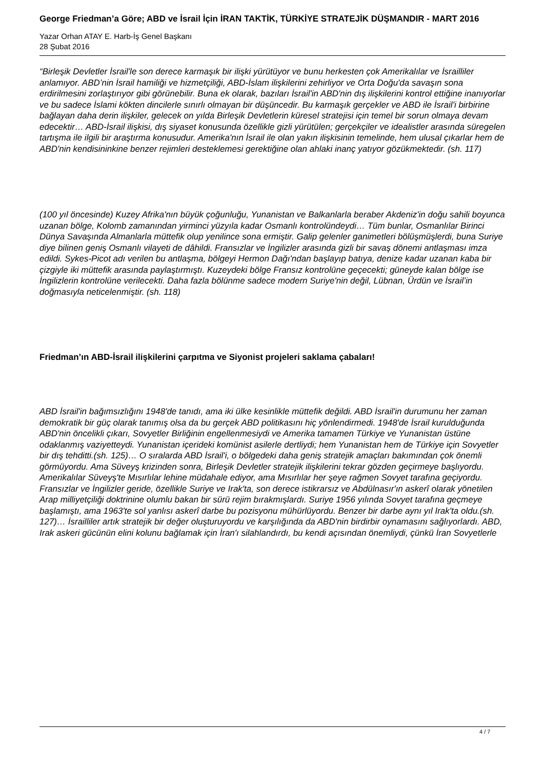George Friedman’a Göre; ABD ve İsrail İçin İRAN TAKTİK, TÜRKİYE STRATEJİK DÜŞMANDIR - MART 2016
Yazar Orhan ATAY E. Harb-İş Genel Başkanı
28 Şubat 2016
“Birleşik Devletler İsrail'le son derece karmaşık bir ilişki yürütüyor ve bunu herkesten çok Amerikalılar ve İsrailliler anlamıyor. ABD’nin İsrail hamiliği ve hizmetçiliği, ABD-İslam ilişkilerini zehirliyor ve Orta Doğu'da savaşın sona erdirilmesini zorlaştırıyor gibi görünebilir. Buna ek olarak, bazıları İsrail'in ABD'nin dış ilişkilerini kontrol ettiğine inanıyorlar ve bu sadece İslami kökten dincilerle sınırlı olmayan bir düşüncedir. Bu karmaşık gerçekler ve ABD ile İsrail'i birbirine bağlayan daha derin ilişkiler, gelecek on yılda Birleşik Devletlerin küresel stratejisi için temel bir sorun olmaya devam edecektir… ABD-İsrail ilişkisi, dış siyaset konusunda özellikle gizli yürütülen; gerçekçiler ve idealistler arasında süregelen tartışma ile ilgili bir araştırma konusudur. Amerika'nın İsrail ile olan yakın ilişkisinin temelinde, hem ulusal çıkarlar hem de ABD'nin kendisininkine benzer rejimleri desteklemesi gerektiğine olan ahlaki inanç yatıyor gözükmektedir. (sh. 117)
(100 yıl öncesinde) Kuzey Afrika'nın büyük çoğunluğu, Yunanistan ve Balkanlarla beraber Akdeniz'in doğu sahili boyunca uzanan bölge, Kolomb zamanından yirminci yüzyıla kadar Osmanlı kontrolündeydi… Tüm bunlar, Osmanlılar Birinci Dünya Savaşında Almanlarla müttefik olup yenilince sona ermiştir. Galip gelenler ganimetleri bölüşmüşlerdi, buna Suriye diye bilinen geniş Osmanlı vilayeti de dâhildi. Fransızlar ve İngilizler arasında gizli bir savaş dönemi antlaşması imza edildi. Sykes-Picot adı verilen bu antlaşma, bölgeyi Hermon Dağı'ndan başlayıp batıya, denize kadar uzanan kaba bir çizgiyle iki müttefik arasında paylaştırmıştı. Kuzeydeki bölge Fransız kontrolüne geçecekti; güneyde kalan bölge ise İngilizlerin kontrolüne verilecekti. Daha fazla bölünme sadece modern Suriye'nin değil, Lübnan, Ürdün ve İsrail’in doğmasıyla neticelenmiştir. (sh. 118)
Friedman’ın ABD-İsrail ilişkilerini çarpıtma ve Siyonist projeleri saklama çabaları!
ABD İsrail'in bağımsızlığını 1948'de tanıdı, ama iki ülke kesinlikle müttefik değildi. ABD İsrail'in durumunu her zaman demokratik bir güç olarak tanımış olsa da bu gerçek ABD politikasını hiç yönlendirmedi. 1948'de İsrail kurulduğunda ABD'nin öncelikli çıkarı, Sovyetler Birliğinin engellenmesiydi ve Amerika tamamen Türkiye ve Yunanistan üstüne odaklanmış vaziyetteydi. Yunanistan içerideki komünist asilerle dertliydi; hem Yunanistan hem de Türkiye için Sovyetler bir dış tehditti.(sh. 125)… O sıralarda ABD İsrail'i, o bölgedeki daha geniş stratejik amaçları bakımından çok önemli görmüyordu. Ama Süveyş krizinden sonra, Birleşik Devletler stratejik ilişkilerini tekrar gözden geçirmeye başlıyordu. Amerikalılar Süveyş'te Mısırlılar lehine müdahale ediyor, ama Mısırlılar her şeye rağmen Sovyet tarafına geçiyordu. Fransızlar ve İngilizler geride, özellikle Suriye ve Irak'ta, son derece istikrarsız ve Abdülnasır'ın askerî olarak yönetilen Arap milliyetçiliği doktrinine olumlu bakan bir sürü rejim bırakmışlardı. Suriye 1956 yılında Sovyet tarafına geçmeye başlamıştı, ama 1963'te sol yanlısı askerî darbe bu pozisyonu mühürlüyordu. Benzer bir darbe aynı yıl Irak'ta oldu.(sh. 127)… İsrailliler artık stratejik bir değer oluşturuyordu ve karşılığında da ABD'nin birdirbir oynamasını sağlıyorlardı. ABD, Irak askeri gücünün elini kolunu bağlamak için İran'ı silahlandırdı, bu kendi açısından önemliydi, çünkü İran Sovyetlerle
4 / 7